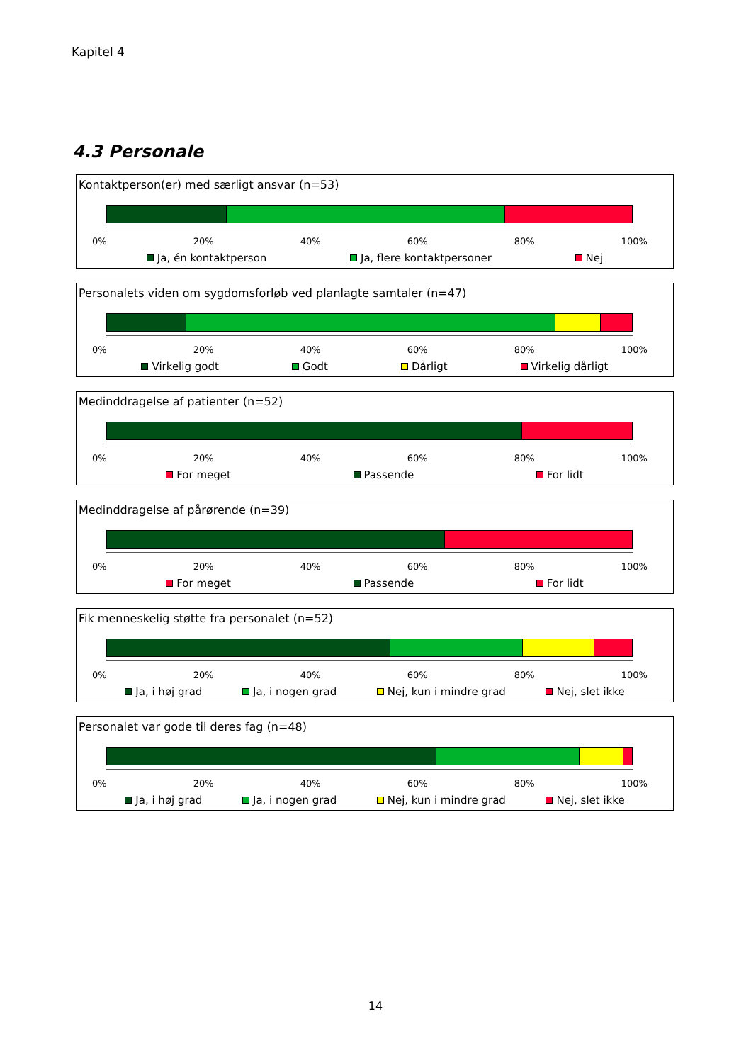Kapitel 4
4.3 Personale
Kontaktperson(er) med særligt ansvar (n=53)
0% 20% 40% 60% 80% 100%
Ja, én kontaktperson Ja, flere kontaktpersoner Nej
Personalets viden om sygdomsforløb ved planlagte samtaler (n=47)
0% 20% 40% 60% 80% 100%
Virkelig godt Godt Dårligt Virkelig dårligt
Medinddragelse af patienter (n=52)
0% 20% 40% 60% 80% 100%
For meget Passende For lidt
Medinddragelse af pårørende (n=39)
0% 20% 40% 60% 80% 100%
For meget Passende For lidt
Fik menneskelig støtte fra personalet (n=52)
0% 20% 40% 60% 80% 100%
Ja, i høj grad Ja, i nogen grad Nej, kun i mindre grad Nej, slet ikke
Personalet var gode til deres fag (n=48)
0% 20% 40% 60% 80% 100%
Ja, i høj grad Ja, i nogen grad Nej, kun i mindre grad Nej, slet ikke
14